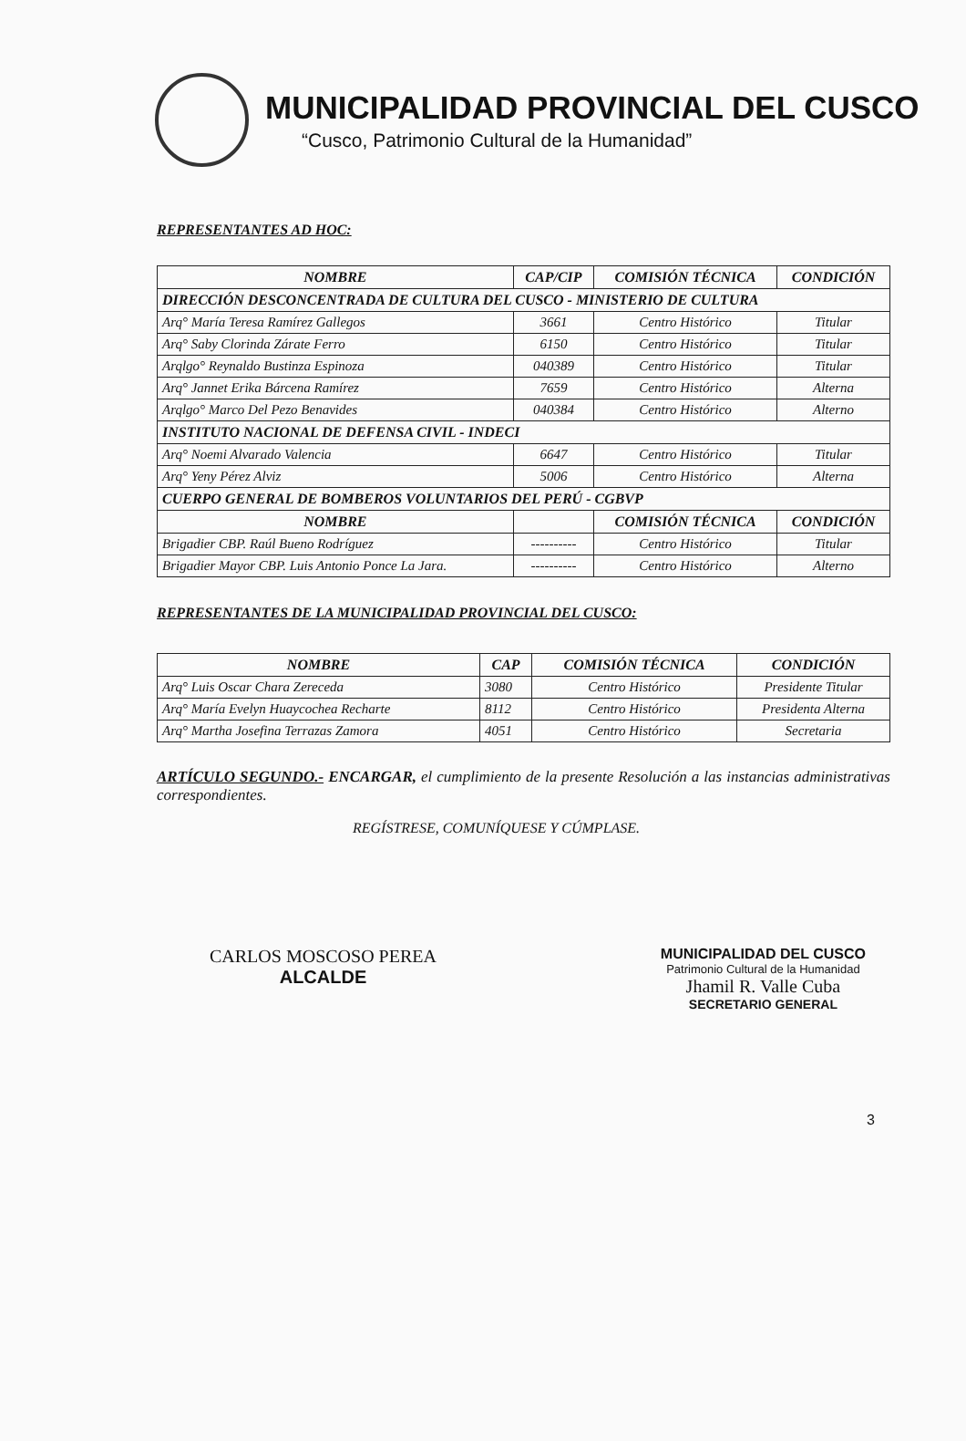MUNICIPALIDAD PROVINCIAL DEL CUSCO
“Cusco, Patrimonio Cultural de la Humanidad”
REPRESENTANTES AD HOC:
| NOMBRE | CAP/CIP | COMISIÓN TÉCNICA | CONDICIÓN |
| --- | --- | --- | --- |
| DIRECCIÓN DESCONCENTRADA DE CULTURA DEL CUSCO - MINISTERIO DE CULTURA | | | |
| Arq° María Teresa Ramírez Gallegos | 3661 | Centro Histórico | Titular |
| Arq° Saby Clorinda Zárate Ferro | 6150 | Centro Histórico | Titular |
| Arqlgo° Reynaldo Bustinza Espinoza | 040389 | Centro Histórico | Titular |
| Arq° Jannet Erika Bárcena Ramírez | 7659 | Centro Histórico | Alterna |
| Arqlgo° Marco Del Pezo Benavides | 040384 | Centro Histórico | Alterno |
| INSTITUTO NACIONAL DE DEFENSA CIVIL - INDECI | | | |
| Arq° Noemi Alvarado Valencia | 6647 | Centro Histórico | Titular |
| Arq° Yeny Pérez Alviz | 5006 | Centro Histórico | Alterna |
| CUERPO GENERAL DE BOMBEROS VOLUNTARIOS DEL PERÚ - CGBVP | | | |
| NOMBRE | | COMISIÓN TÉCNICA | CONDICIÓN |
| Brigadier CBP. Raúl Bueno Rodríguez | ---------- | Centro Histórico | Titular |
| Brigadier Mayor CBP. Luis Antonio Ponce La Jara. | ---------- | Centro Histórico | Alterno |
REPRESENTANTES DE LA MUNICIPALIDAD PROVINCIAL DEL CUSCO:
| NOMBRE | CAP | COMISIÓN TÉCNICA | CONDICIÓN |
| --- | --- | --- | --- |
| Arq° Luis Oscar Chara Zereceda | 3080 | Centro Histórico | Presidente Titular |
| Arq° María Evelyn Huaycochea Recharte | 8112 | Centro Histórico | Presidenta Alterna |
| Arq° Martha Josefina Terrazas Zamora | 4051 | Centro Histórico | Secretaria |
ARTÍCULO SEGUNDO.- ENCARGAR, el cumplimiento de la presente Resolución a las instancias administrativas correspondientes.
REGÍSTRESE, COMUNÍQUESE Y CÚMPLASE.
CARLOS MOSCOSO PEREA
ALCALDE
MUNICIPALIDAD DEL CUSCO
Patrimonio Cultural de la Humanidad
Jhamil R. Valle Cuba
SECRETARIO GENERAL
3